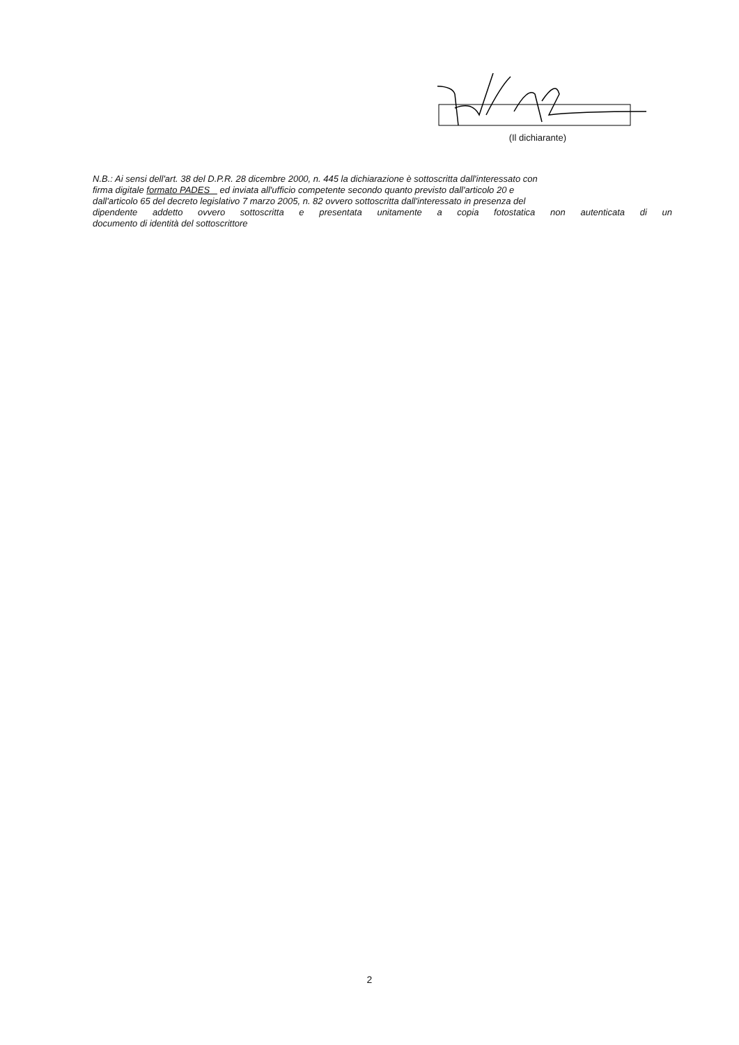(Il dichiarante)
N.B.: Ai sensi dell'art. 38 del D.P.R. 28 dicembre 2000, n. 445 la dichiarazione è sottoscritta dall'interessato con
firma digitale formato PADES ed inviata all'ufficio competente secondo quanto previsto dall'articolo 20 e
dall'articolo 65 del decreto legislativo 7 marzo 2005, n. 82 ovvero sottoscritta dall'interessato in presenza del
dipendente addetto ovvero sottoscritta e presentata unitamente a copia fotostatica non autenticata di un
documento di identità del sottoscrittore
2